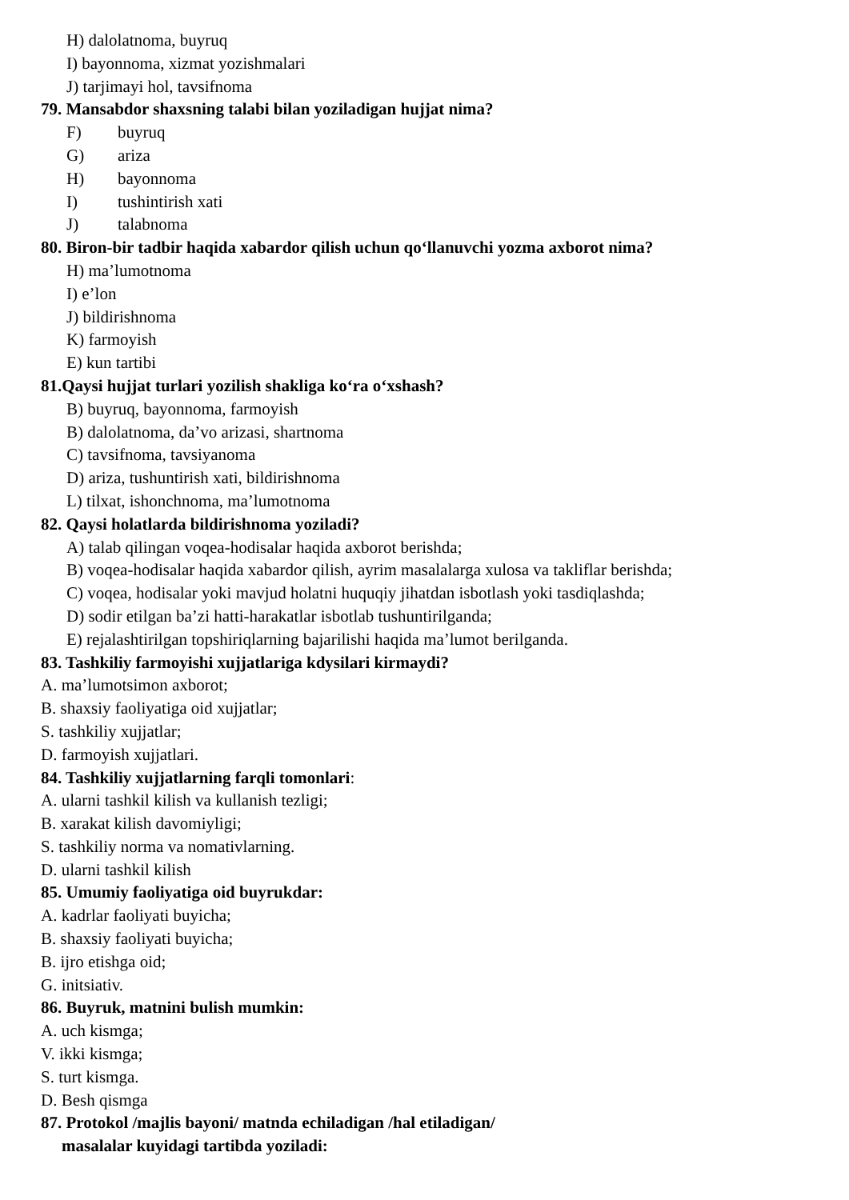H) dalolatnoma, buyruq
I) bayonnoma, xizmat yozishmalari
J) tarjimayi hol, tavsifnoma
79. Mansabdor shaxsning talabi bilan yoziladigan hujjat nima?
F) buyruq
G) ariza
H) bayonnoma
I) tushintirish xati
J) talabnoma
80. Biron-bir tadbir haqida xabardor qilish uchun qo‘llanuvchi yozma axborot nima?
H) ma’lumotnoma
I) e’lon
J) bildirishnoma
K) farmoyish
E) kun tartibi
81.Qaysi hujjat turlari yozilish shakliga ko‘ra o‘xshash?
B) buyruq, bayonnoma, farmoyish
B) dalolatnoma, da’vo arizasi, shartnoma
C) tavsifnoma, tavsiyanoma
D) ariza, tushuntirish xati, bildirishnoma
L) tilxat, ishonchnoma, ma’lumotnoma
82. Qaysi holatlarda bildirishnoma yoziladi?
A) talab qilingan voqea-hodisalar haqida axborot berishda;
B) voqea-hodisalar haqida xabardor qilish, ayrim masalalarga xulosa va takliflar berishda;
C) voqea, hodisalar yoki mavjud holatni huquqiy jihatdan isbotlash yoki tasdiqlashda;
D) sodir etilgan ba’zi hatti-harakatlar isbotlab tushuntirilganda;
E) rejalashtirilgan topshiriqlarning bajarilishi haqida ma’lumot berilganda.
83. Tashkiliy farmoyishi xujjatlariga kdysilari kirmaydi?
A. ma’lumotsimon axborot;
B. shaxsiy faoliyatiga oid xujjatlar;
S. tashkiliy xujjatlar;
D. farmoyish xujjatlari.
84. Tashkiliy xujjatlarning farqli tomonlari:
A. ularni tashkil kilish va kullanish tezligi;
B. xarakat kilish davomiyligi;
S. tashkiliy norma va nomativlarning.
D. ularni tashkil kilish
85. Umumiy faoliyatiga oid buyrukdar:
A. kadrlar faoliyati buyicha;
B. shaxsiy faoliyati buyicha;
B. ijro etishga oid;
G. initsiativ.
86. Buyruk, matnini bulish mumkin:
A. uch kismga;
V. ikki kismga;
S. turt kismga.
D. Besh qismga
87. Protokol /majlis bayoni/ matnda echiladigan /hal etiladigan/
masalalar kuyidagi tartibda yoziladi: